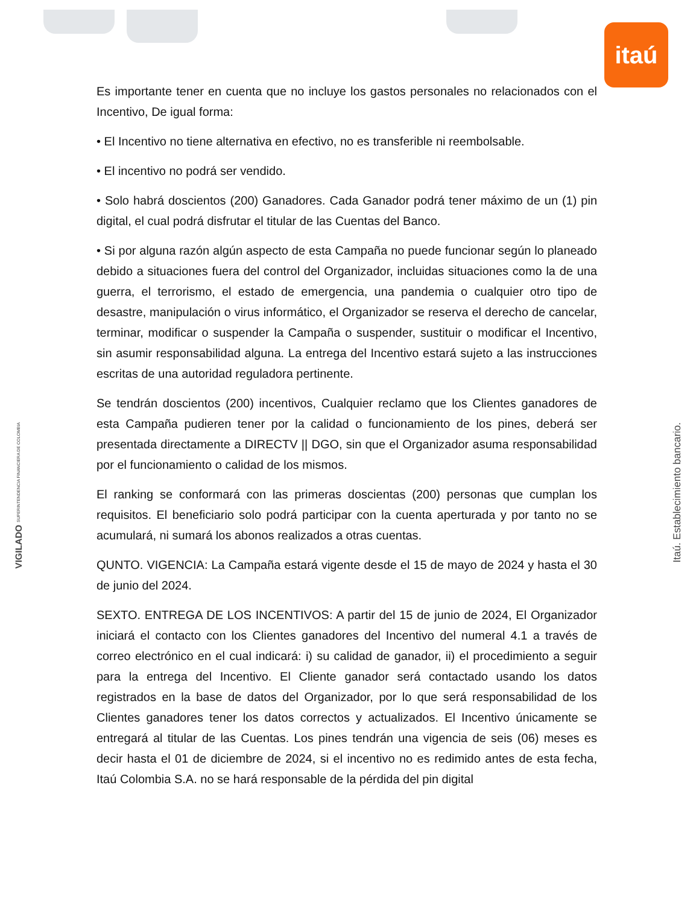itaú
Es importante tener en cuenta que no incluye los gastos personales no relacionados con el Incentivo, De igual forma:
• El Incentivo no tiene alternativa en efectivo, no es transferible ni reembolsable.
• El incentivo no podrá ser vendido.
• Solo habrá doscientos (200) Ganadores. Cada Ganador podrá tener máximo de un (1) pin digital, el cual podrá disfrutar el titular de las Cuentas del Banco.
• Si por alguna razón algún aspecto de esta Campaña no puede funcionar según lo planeado debido a situaciones fuera del control del Organizador, incluidas situaciones como la de una guerra, el terrorismo, el estado de emergencia, una pandemia o cualquier otro tipo de desastre, manipulación o virus informático, el Organizador se reserva el derecho de cancelar, terminar, modificar o suspender la Campaña o suspender, sustituir o modificar el Incentivo, sin asumir responsabilidad alguna. La entrega del Incentivo estará sujeto a las instrucciones escritas de una autoridad reguladora pertinente.
Se tendrán doscientos (200) incentivos, Cualquier reclamo que los Clientes ganadores de esta Campaña pudieren tener por la calidad o funcionamiento de los pines, deberá ser presentada directamente a DIRECTV || DGO, sin que el Organizador asuma responsabilidad por el funcionamiento o calidad de los mismos.
El ranking se conformará con las primeras doscientas (200) personas que cumplan los requisitos. El beneficiario solo podrá participar con la cuenta aperturada y por tanto no se acumulará, ni sumará los abonos realizados a otras cuentas.
QUNTO. VIGENCIA: La Campaña estará vigente desde el 15 de mayo de 2024 y hasta el 30 de junio del 2024.
SEXTO. ENTREGA DE LOS INCENTIVOS: A partir del 15 de junio de 2024, El Organizador iniciará el contacto con los Clientes ganadores del Incentivo del numeral 4.1 a través de correo electrónico en el cual indicará: i) su calidad de ganador, ii) el procedimiento a seguir para la entrega del Incentivo. El Cliente ganador será contactado usando los datos registrados en la base de datos del Organizador, por lo que será responsabilidad de los Clientes ganadores tener los datos correctos y actualizados. El Incentivo únicamente se entregará al titular de las Cuentas. Los pines tendrán una vigencia de seis (06) meses es decir hasta el 01 de diciembre de 2024, si el incentivo no es redimido antes de esta fecha, Itaú Colombia S.A. no se hará responsable de la pérdida del pin digital
VIGILADO SUPERINTENDENCIA FINANCIERA DE COLOMBIA
Itaú. Establecimiento bancario.